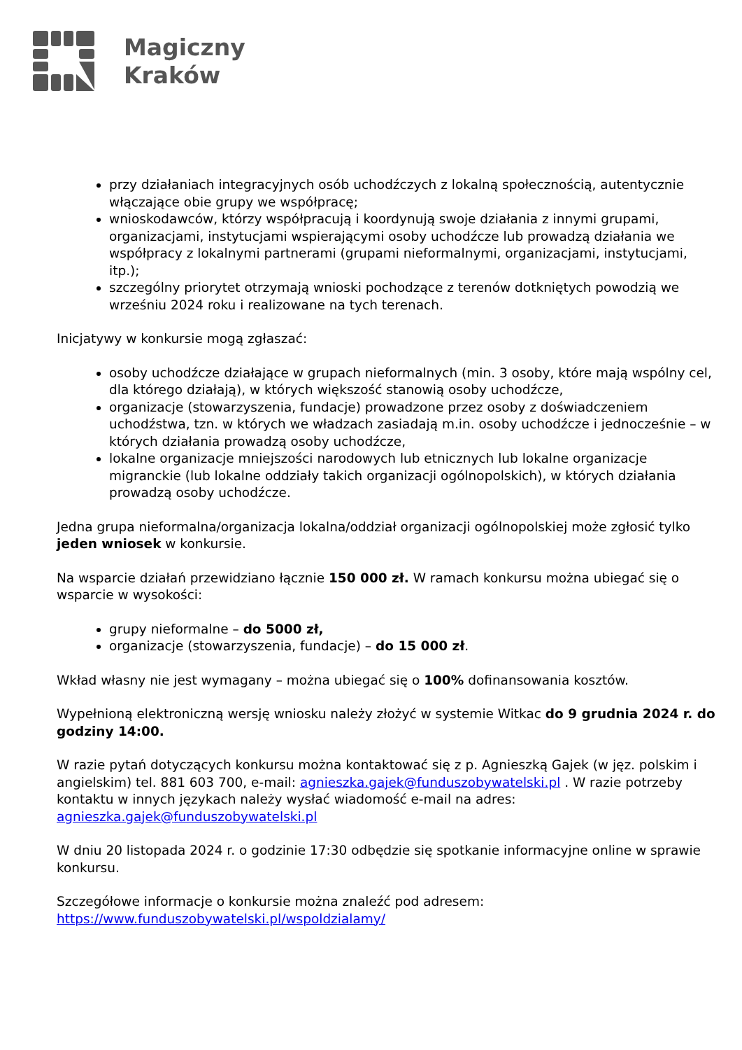Magiczny
Kraków
przy działaniach integracyjnych osób uchodźczych z lokalną społecznością, autentycznie włączające obie grupy we współpracę;
wnioskodawców, którzy współpracują i koordynują swoje działania z innymi grupami, organizacjami, instytucjami wspierającymi osoby uchodźcze lub prowadzą działania we współpracy z lokalnymi partnerami (grupami nieformalnymi, organizacjami, instytucjami, itp.);
szczególny priorytet otrzymają wnioski pochodzące z terenów dotkniętych powodzią we wrześniu 2024 roku i realizowane na tych terenach.
Inicjatywy w konkursie mogą zgłaszać:
osoby uchodźcze działające w grupach nieformalnych (min. 3 osoby, które mają wspólny cel, dla którego działają), w których większość stanowią osoby uchodźcze,
organizacje (stowarzyszenia, fundacje) prowadzone przez osoby z doświadczeniem uchodźstwa, tzn. w których we władzach zasiadają m.in. osoby uchodźcze i jednocześnie – w których działania prowadzą osoby uchodźcze,
lokalne organizacje mniejszości narodowych lub etnicznych lub lokalne organizacje migranckie (lub lokalne oddziały takich organizacji ogólnopolskich), w których działania prowadzą osoby uchodźcze.
Jedna grupa nieformalna/organizacja lokalna/oddział organizacji ogólnopolskiej może zgłosić tylko jeden wniosek w konkursie.
Na wsparcie działań przewidziano łącznie 150 000 zł. W ramach konkursu można ubiegać się o wsparcie w wysokości:
grupy nieformalne – do 5000 zł,
organizacje (stowarzyszenia, fundacje) – do 15 000 zł.
Wkład własny nie jest wymagany – można ubiegać się o 100% dofinansowania kosztów.
Wypełnioną elektroniczną wersję wniosku należy złożyć w systemie Witkac do 9 grudnia 2024 r. do godziny 14:00.
W razie pytań dotyczących konkursu można kontaktować się z p. Agnieszką Gajek (w jęz. polskim i angielskim) tel. 881 603 700, e-mail: agnieszka.gajek@funduszobywatelski.pl . W razie potrzeby kontaktu w innych językach należy wysłać wiadomość e-mail na adres: agnieszka.gajek@funduszobywatelski.pl
W dniu 20 listopada 2024 r. o godzinie 17:30 odbędzie się spotkanie informacyjne online w sprawie konkursu.
Szczegółowe informacje o konkursie można znaleźć pod adresem: https://www.funduszobywatelski.pl/wspoldzialamy/